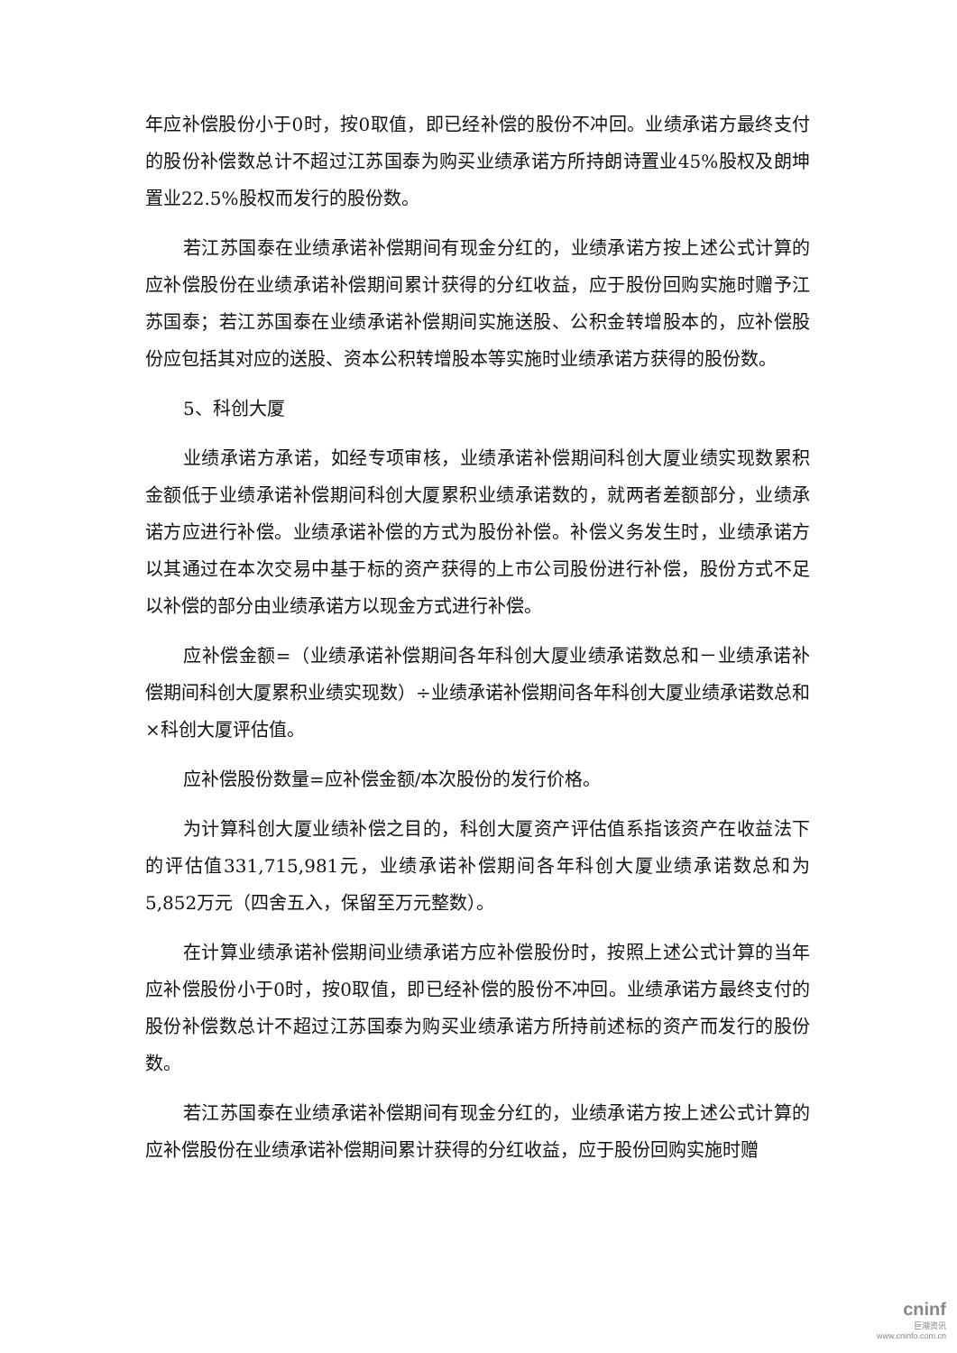年应补偿股份小于0时，按0取值，即已经补偿的股份不冲回。业绩承诺方最终支付的股份补偿数总计不超过江苏国泰为购买业绩承诺方所持朗诗置业45%股权及朗坤置业22.5%股权而发行的股份数。
若江苏国泰在业绩承诺补偿期间有现金分红的，业绩承诺方按上述公式计算的应补偿股份在业绩承诺补偿期间累计获得的分红收益，应于股份回购实施时赠予江苏国泰；若江苏国泰在业绩承诺补偿期间实施送股、公积金转增股本的，应补偿股份应包括其对应的送股、资本公积转增股本等实施时业绩承诺方获得的股份数。
5、科创大厦
业绩承诺方承诺，如经专项审核，业绩承诺补偿期间科创大厦业绩实现数累积金额低于业绩承诺补偿期间科创大厦累积业绩承诺数的，就两者差额部分，业绩承诺方应进行补偿。业绩承诺补偿的方式为股份补偿。补偿义务发生时，业绩承诺方以其通过在本次交易中基于标的资产获得的上市公司股份进行补偿，股份方式不足以补偿的部分由业绩承诺方以现金方式进行补偿。
应补偿金额=（业绩承诺补偿期间各年科创大厦业绩承诺数总和－业绩承诺补偿期间科创大厦累积业绩实现数）÷业绩承诺补偿期间各年科创大厦业绩承诺数总和×科创大厦评估值。
应补偿股份数量=应补偿金额/本次股份的发行价格。
为计算科创大厦业绩补偿之目的，科创大厦资产评估值系指该资产在收益法下的评估值331,715,981元，业绩承诺补偿期间各年科创大厦业绩承诺数总和为5,852万元（四舍五入，保留至万元整数）。
在计算业绩承诺补偿期间业绩承诺方应补偿股份时，按照上述公式计算的当年应补偿股份小于0时，按0取值，即已经补偿的股份不冲回。业绩承诺方最终支付的股份补偿数总计不超过江苏国泰为购买业绩承诺方所持前述标的资产而发行的股份数。
若江苏国泰在业绩承诺补偿期间有现金分红的，业绩承诺方按上述公式计算的应补偿股份在业绩承诺补偿期间累计获得的分红收益，应于股份回购实施时赠
cninf
巨潮资讯
www.cninfo.com.cn